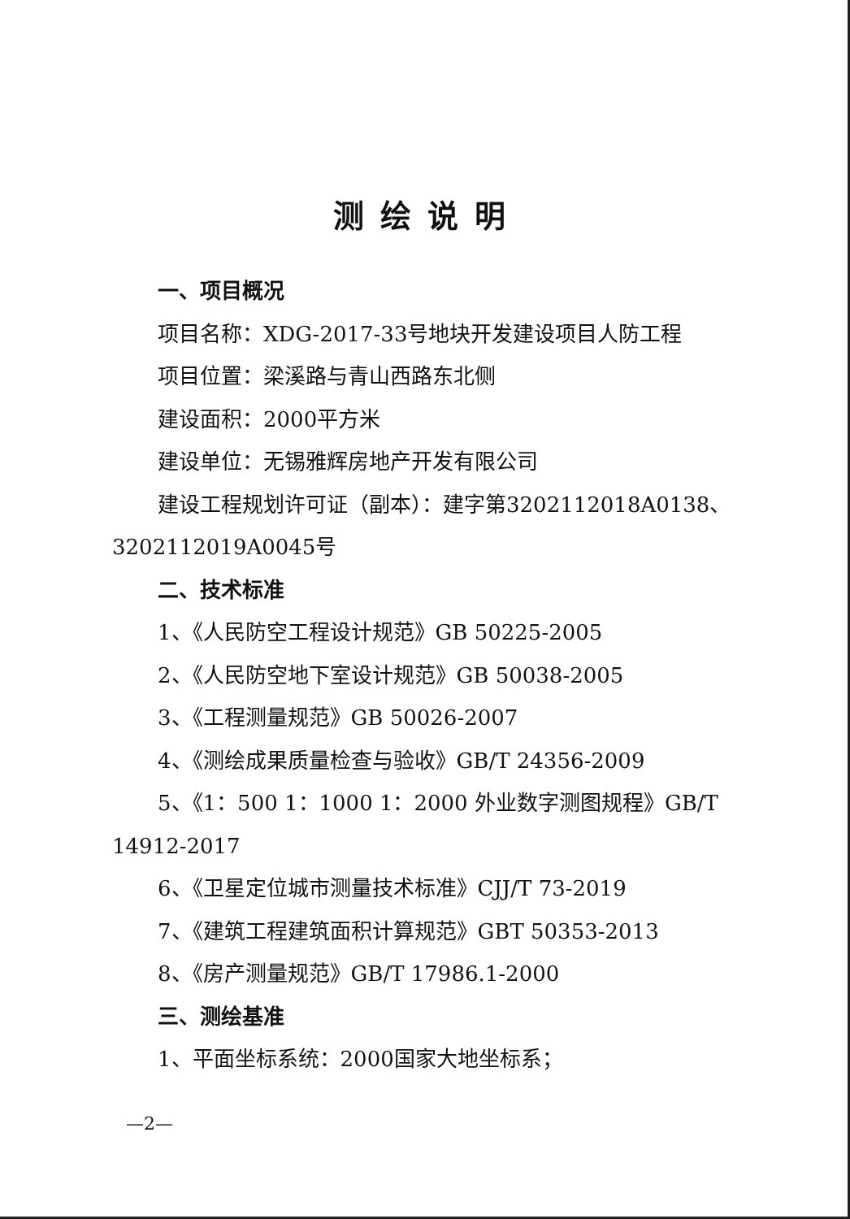测绘说明
一、项目概况
项目名称：XDG-2017-33号地块开发建设项目人防工程
项目位置：梁溪路与青山西路东北侧
建设面积：2000平方米
建设单位：无锡雅辉房地产开发有限公司
建设工程规划许可证（副本）：建字第3202112018A0138、3202112019A0045号
二、技术标准
1、《人民防空工程设计规范》GB 50225-2005
2、《人民防空地下室设计规范》GB 50038-2005
3、《工程测量规范》GB 50026-2007
4、《测绘成果质量检查与验收》GB/T 24356-2009
5、《1：500 1：1000 1：2000 外业数字测图规程》GB/T 14912-2017
6、《卫星定位城市测量技术标准》CJJ/T 73-2019
7、《建筑工程建筑面积计算规范》GBT 50353-2013
8、《房产测量规范》GB/T 17986.1-2000
三、测绘基准
1、平面坐标系统：2000国家大地坐标系；
—2—